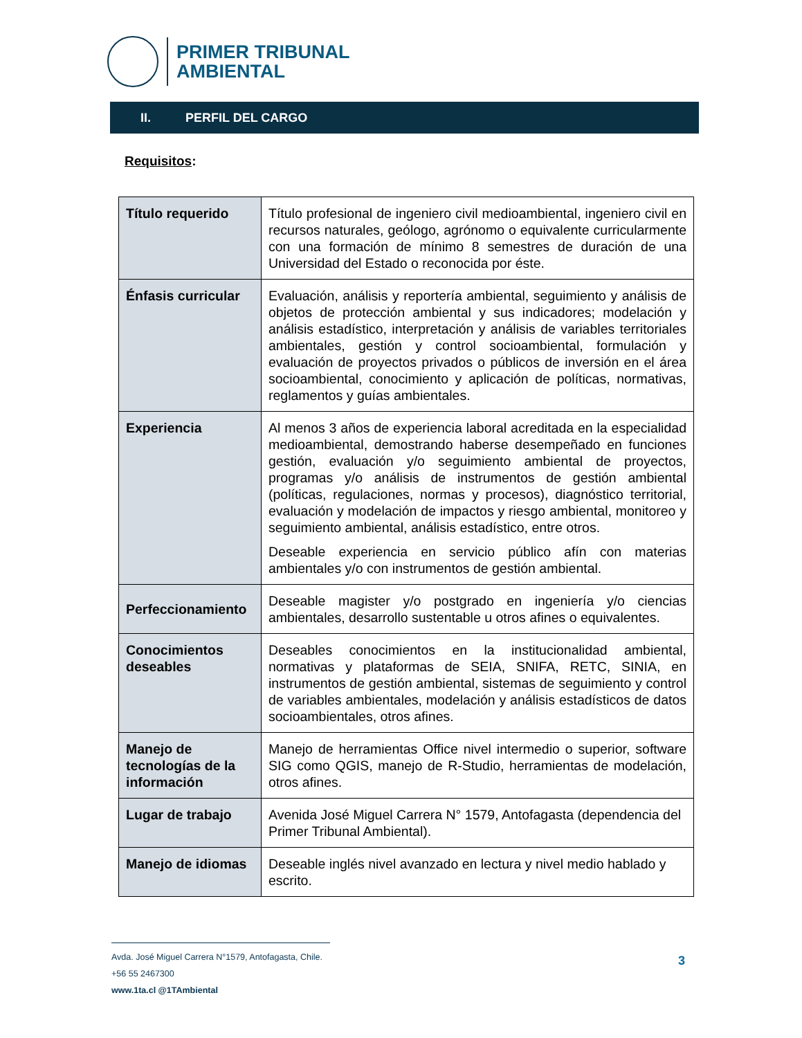PRIMER TRIBUNAL
AMBIENTAL
II. PERFIL DEL CARGO
Requisitos:
| Título requerido | Título profesional de ingeniero civil medioambiental, ingeniero civil en recursos naturales, geólogo, agrónomo o equivalente curricularmente con una formación de mínimo 8 semestres de duración de una Universidad del Estado o reconocida por éste. |
| Énfasis curricular | Evaluación, análisis y reportería ambiental, seguimiento y análisis de objetos de protección ambiental y sus indicadores; modelación y análisis estadístico, interpretación y análisis de variables territoriales ambientales, gestión y control socioambiental, formulación y evaluación de proyectos privados o públicos de inversión en el área socioambiental, conocimiento y aplicación de políticas, normativas, reglamentos y guías ambientales. |
| Experiencia | Al menos 3 años de experiencia laboral acreditada en la especialidad medioambiental, demostrando haberse desempeñado en funciones gestión, evaluación y/o seguimiento ambiental de proyectos, programas y/o análisis de instrumentos de gestión ambiental (políticas, regulaciones, normas y procesos), diagnóstico territorial, evaluación y modelación de impactos y riesgo ambiental, monitoreo y seguimiento ambiental, análisis estadístico, entre otros. Deseable experiencia en servicio público afín con materias ambientales y/o con instrumentos de gestión ambiental. |
| Perfeccionamiento | Deseable magister y/o postgrado en ingeniería y/o ciencias ambientales, desarrollo sustentable u otros afines o equivalentes. |
| Conocimientos deseables | Deseables conocimientos en la institucionalidad ambiental, normativas y plataformas de SEIA, SNIFA, RETC, SINIA, en instrumentos de gestión ambiental, sistemas de seguimiento y control de variables ambientales, modelación y análisis estadísticos de datos socioambientales, otros afines. |
| Manejo de tecnologías de la información | Manejo de herramientas Office nivel intermedio o superior, software SIG como QGIS, manejo de R-Studio, herramientas de modelación, otros afines. |
| Lugar de trabajo | Avenida José Miguel Carrera N° 1579, Antofagasta (dependencia del Primer Tribunal Ambiental). |
| Manejo de idiomas | Deseable inglés nivel avanzado en lectura y nivel medio hablado y escrito. |
Avda. José Miguel Carrera N°1579, Antofagasta, Chile.
+56 55 2467300
www.1ta.cl @1TAmbiental
3